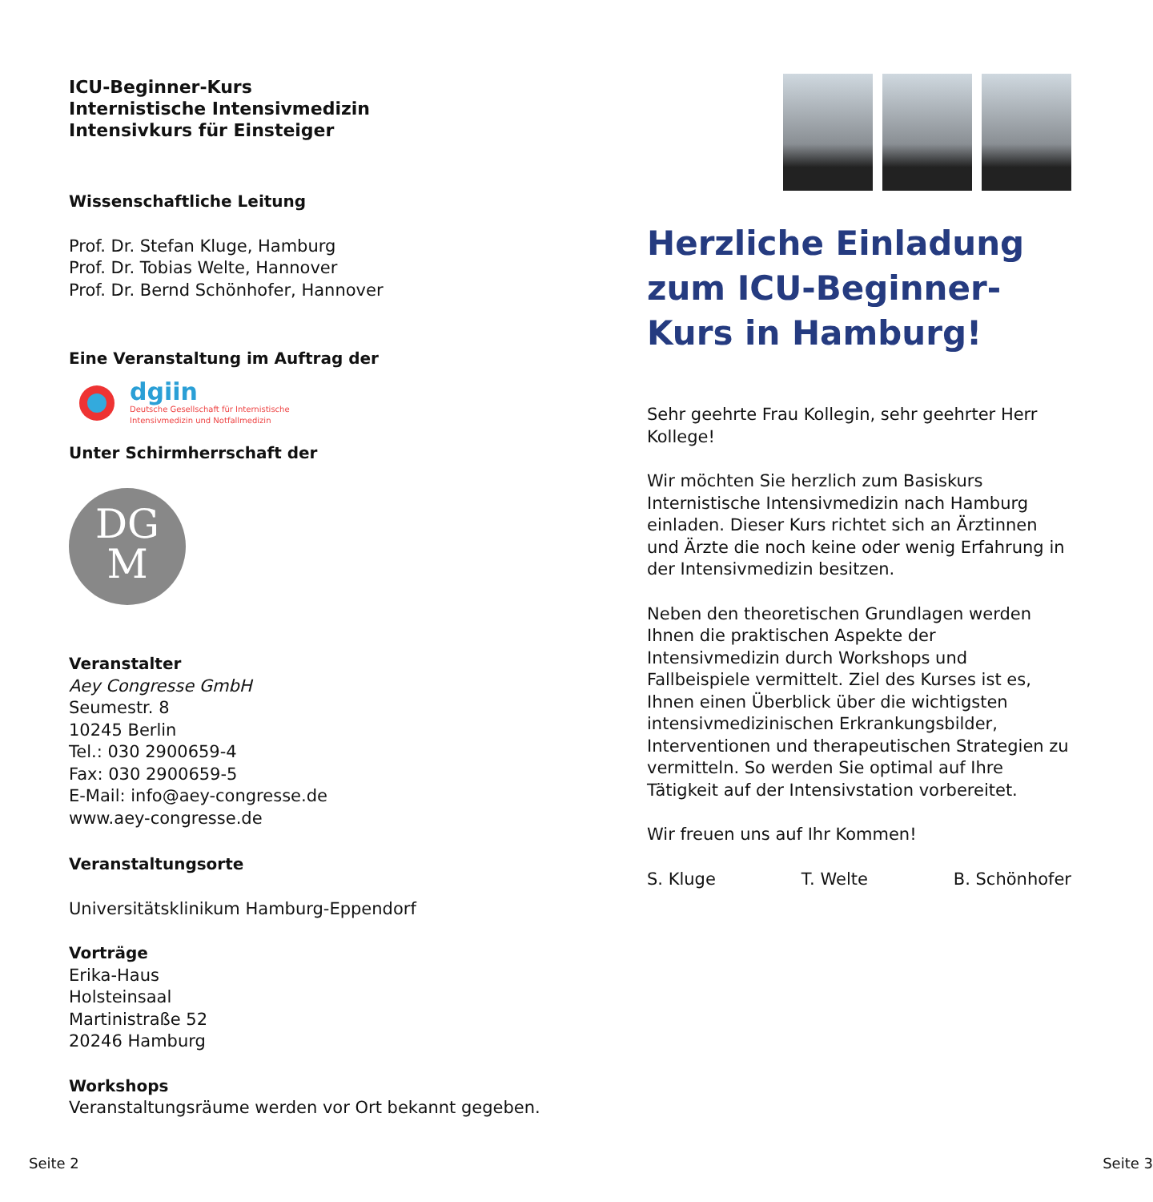ICU-Beginner-Kurs
Internistische Intensivmedizin
Intensivkurs für Einsteiger
Wissenschaftliche Leitung
Prof. Dr. Stefan Kluge, Hamburg
Prof. Dr. Tobias Welte, Hannover
Prof. Dr. Bernd Schönhofer, Hannover
Eine Veranstaltung im Auftrag der
dgiin
Deutsche Gesellschaft für Internistische
Intensivmedizin und Notfallmedizin
Unter Schirmherrschaft der
DG
M
Veranstalter
Aey Congresse GmbH
Seumestr. 8
10245 Berlin
Tel.: 030 2900659-4
Fax: 030 2900659-5
E-Mail: info@aey-congresse.de
www.aey-congresse.de
Veranstaltungsorte
Universitätsklinikum Hamburg-Eppendorf
Vorträge
Erika-Haus
Holsteinsaal
Martinistraße 52
20246 Hamburg
Workshops
Veranstaltungsräume werden vor Ort bekannt gegeben.
Herzliche Einladung zum ICU-Beginner-Kurs in Hamburg!
Sehr geehrte Frau Kollegin, sehr geehrter Herr Kollege!
Wir möchten Sie herzlich zum Basiskurs Internistische Intensivmedizin nach Hamburg einladen. Dieser Kurs richtet sich an Ärztinnen und Ärzte die noch keine oder wenig Erfahrung in der Intensivmedizin besitzen.
Neben den theoretischen Grundlagen werden Ihnen die praktischen Aspekte der Intensivmedizin durch Workshops und Fallbeispiele vermittelt. Ziel des Kurses ist es, Ihnen einen Überblick über die wichtigsten intensivmedizinischen Erkrankungsbilder, Interventionen und therapeutischen Strategien zu vermitteln. So werden Sie optimal auf Ihre Tätigkeit auf der Intensivstation vorbereitet.
Wir freuen uns auf Ihr Kommen!
S. Kluge T. Welte B. Schönhofer
Seite 2 Seite 3